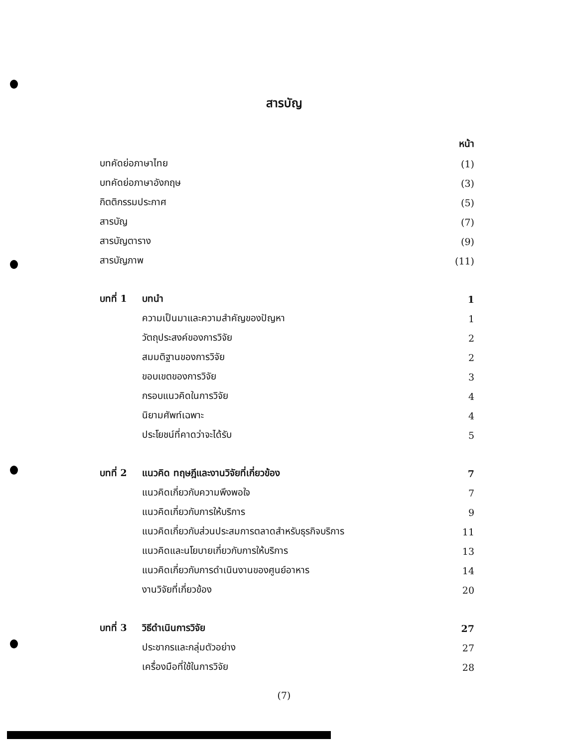สารบัญ
| | | หน้า |
| บทคัดย่อภาษาไทย | | (1) |
| บทคัดย่อภาษาอังกฤษ | | (3) |
| กิตติกรรมประกาศ | | (5) |
| สารบัญ | | (7) |
| สารบัญตาราง | | (9) |
| สารบัญภาพ | | (11) |
| บทที่ 1 | บทนำ | 1 |
| | ความเป็นมาและความสำคัญของปัญหา | 1 |
| | วัตถุประสงค์ของการวิจัย | 2 |
| | สมมติฐานของการวิจัย | 2 |
| | ขอบเขตของการวิจัย | 3 |
| | กรอบแนวคิดในการวิจัย | 4 |
| | นิยามศัพท์เฉพาะ | 4 |
| | ประโยชน์ที่คาดว่าจะได้รับ | 5 |
| บทที่ 2 | แนวคิด ทฤษฎีและงานวิจัยที่เกี่ยวข้อง | 7 |
| | แนวคิดเกี่ยวกับความพึงพอใจ | 7 |
| | แนวคิดเกี่ยวกับการให้บริการ | 9 |
| | แนวคิดเกี่ยวกับส่วนประสมการตลาดสำหรับธุรกิจบริการ | 11 |
| | แนวคิดและนโยบายเกี่ยวกับการให้บริการ | 13 |
| | แนวคิดเกี่ยวกับการดำเนินงานของศูนย์อาหาร | 14 |
| | งานวิจัยที่เกี่ยวข้อง | 20 |
| บทที่ 3 | วิธีดำเนินการวิจัย | 27 |
| | ประชากรและกลุ่มตัวอย่าง | 27 |
| | เครื่องมือที่ใช้ในการวิจัย | 28 |
(7)